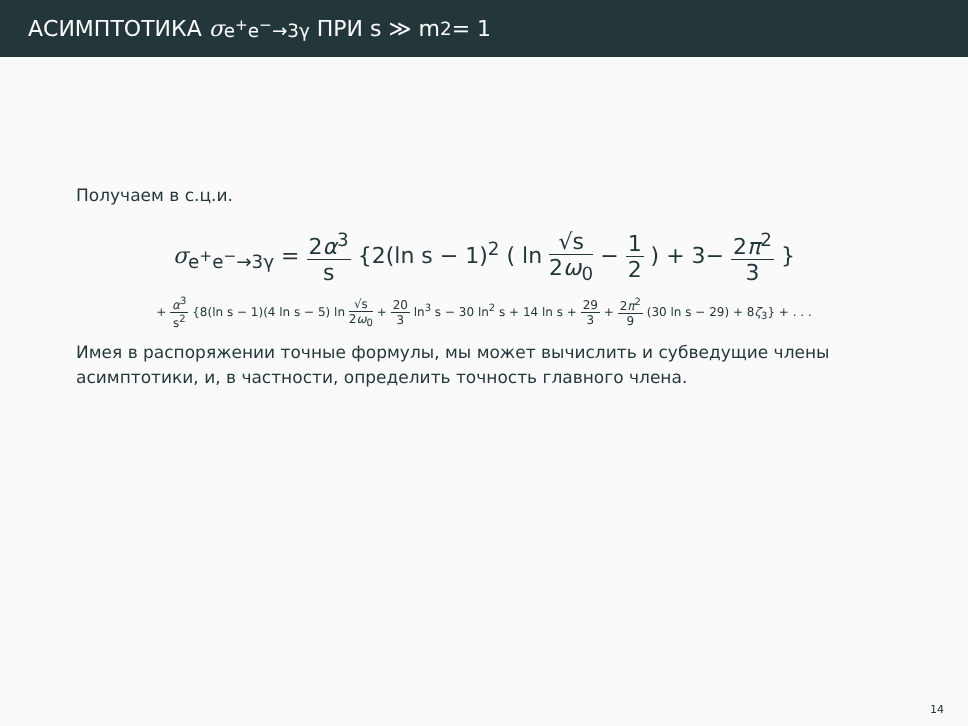АСИМПТОТИКА σ<sub>e<sup>+</sup>e<sup>−</sup>→3γ</sub> ПРИ s ≫ m<sup>2</sup> = 1
Получаем в с.ц.и.
σ<sub>e<sup>+</sup>e<sup>−</sup>→3γ</sub> = 2α<sup>3</sup> s {2(ln s − 1)<sup>2</sup> ( ln √s 2ω<sub>0</sub> − 1 2 ) + 3− 2π<sup>2</sup> 3 }
+ α<sup>3</sup> s<sup>2</sup> {8(ln s − 1)(4 ln s − 5) ln √s 2ω<sub>0</sub> + 20 3 ln<sup>3</sup> s − 30 ln<sup>2</sup> s + 14 ln s + 29 3 + 2π<sup>2</sup> 9 (30 ln s − 29) + 8ζ<sub>3</sub>} + . . .
Имея в распоряжении точные формулы, мы может вычислить и субведущие члены асимптотики, и, в частности, определить точность главного члена.
14